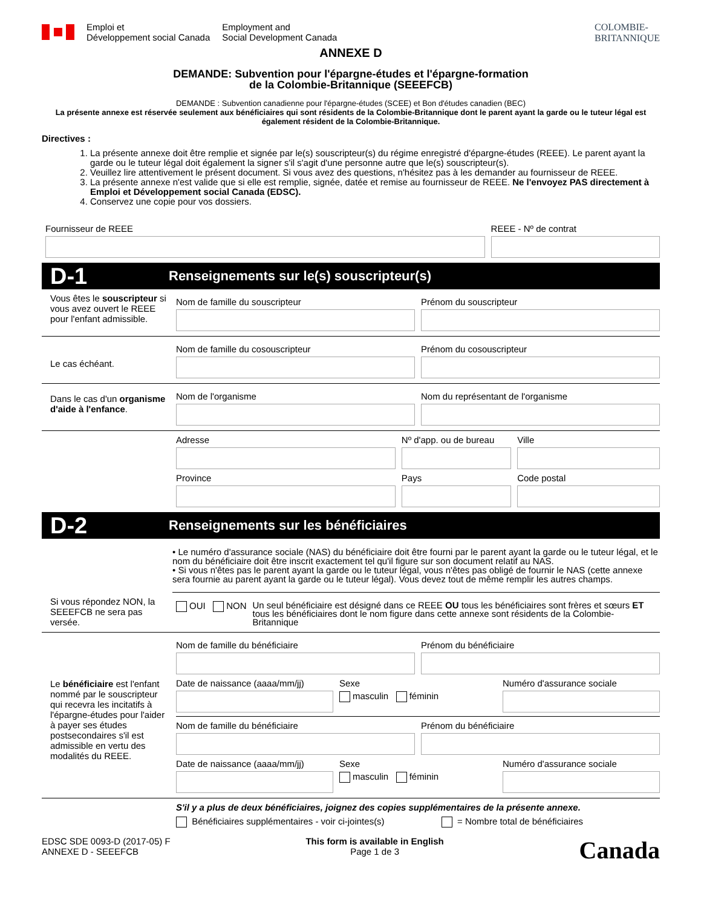Emploi et
Développement social Canada
Employment and
Social Development Canada
COLOMBIE-
BRITANNIQUE
ANNEXE D
DEMANDE: Subvention pour l'épargne-études et l'épargne-formation
de la Colombie-Britannique (SEEEFCB)
DEMANDE : Subvention canadienne pour l'épargne-études (SCEE) et Bon d'études canadien (BEC)
La présente annexe est réservée seulement aux bénéficiaires qui sont résidents de la Colombie-Britannique dont le parent ayant la garde ou le tuteur légal est également résident de la Colombie-Britannique.
Directives :
1. La présente annexe doit être remplie et signée par le(s) souscripteur(s) du régime enregistré d'épargne-études (REEE). Le parent ayant la garde ou le tuteur légal doit également la signer s'il s'agit d'une personne autre que le(s) souscripteur(s).
2. Veuillez lire attentivement le présent document. Si vous avez des questions, n'hésitez pas à les demander au fournisseur de REEE.
3. La présente annexe n'est valide que si elle est remplie, signée, datée et remise au fournisseur de REEE. Ne l'envoyez PAS directement à Emploi et Développement social Canada (EDSC).
4. Conservez une copie pour vos dossiers.
Fournisseur de REEE REEE - Nº de contrat
D-1 Renseignements sur le(s) souscripteur(s)
Vous êtes le souscripteur si vous avez ouvert le REEE pour l'enfant admissible.
Nom de famille du souscripteur Prénom du souscripteur
Le cas échéant.
Nom de famille du cosouscripteur
Prénom du cosouscripteur
Dans le cas d'un organisme d'aide à l'enfance.
Nom de l'organisme Nom du représentant de l'organisme
Adresse Nº d'app. ou de bureau Ville
Province Pays Code postal
D-2 Renseignements sur les bénéficiaires
• Le numéro d'assurance sociale (NAS) du bénéficiaire doit être fourni par le parent ayant la garde ou le tuteur légal, et le nom du bénéficiaire doit être inscrit exactement tel qu'il figure sur son document relatif au NAS.
• Si vous n'êtes pas le parent ayant la garde ou le tuteur légal, vous n'êtes pas obligé de fournir le NAS (cette annexe sera fournie au parent ayant la garde ou le tuteur légal). Vous devez tout de même remplir les autres champs.
Si vous répondez NON, la SEEEFCB ne sera pas versée.
OUI NON Un seul bénéficiaire est désigné dans ce REEE OU tous les bénéficiaires sont frères et sœurs ET tous les bénéficiaires dont le nom figure dans cette annexe sont résidents de la Colombie-Britannique
Le bénéficiaire est l'enfant nommé par le souscripteur qui recevra les incitatifs à l'épargne-études pour l'aider à payer ses études postsecondaires s'il est admissible en vertu des modalités du REEE.
Nom de famille du bénéficiaire Prénom du bénéficiaire
Date de naissance (aaaa/mm/jj) Sexe
masculin féminin
Numéro d'assurance sociale
Nom de famille du bénéficiaire Prénom du bénéficiaire
Date de naissance (aaaa/mm/jj) Sexe
masculin féminin
Numéro d'assurance sociale
S'il y a plus de deux bénéficiaires, joignez des copies supplémentaires de la présente annexe.
Bénéficiaires supplémentaires - voir ci-jointes(s) = Nombre total de bénéficiaires
EDSC SDE 0093-D (2017-05) F
ANNEXE D - SEEEFCB
This form is available in English
Page 1 de 3
Canada